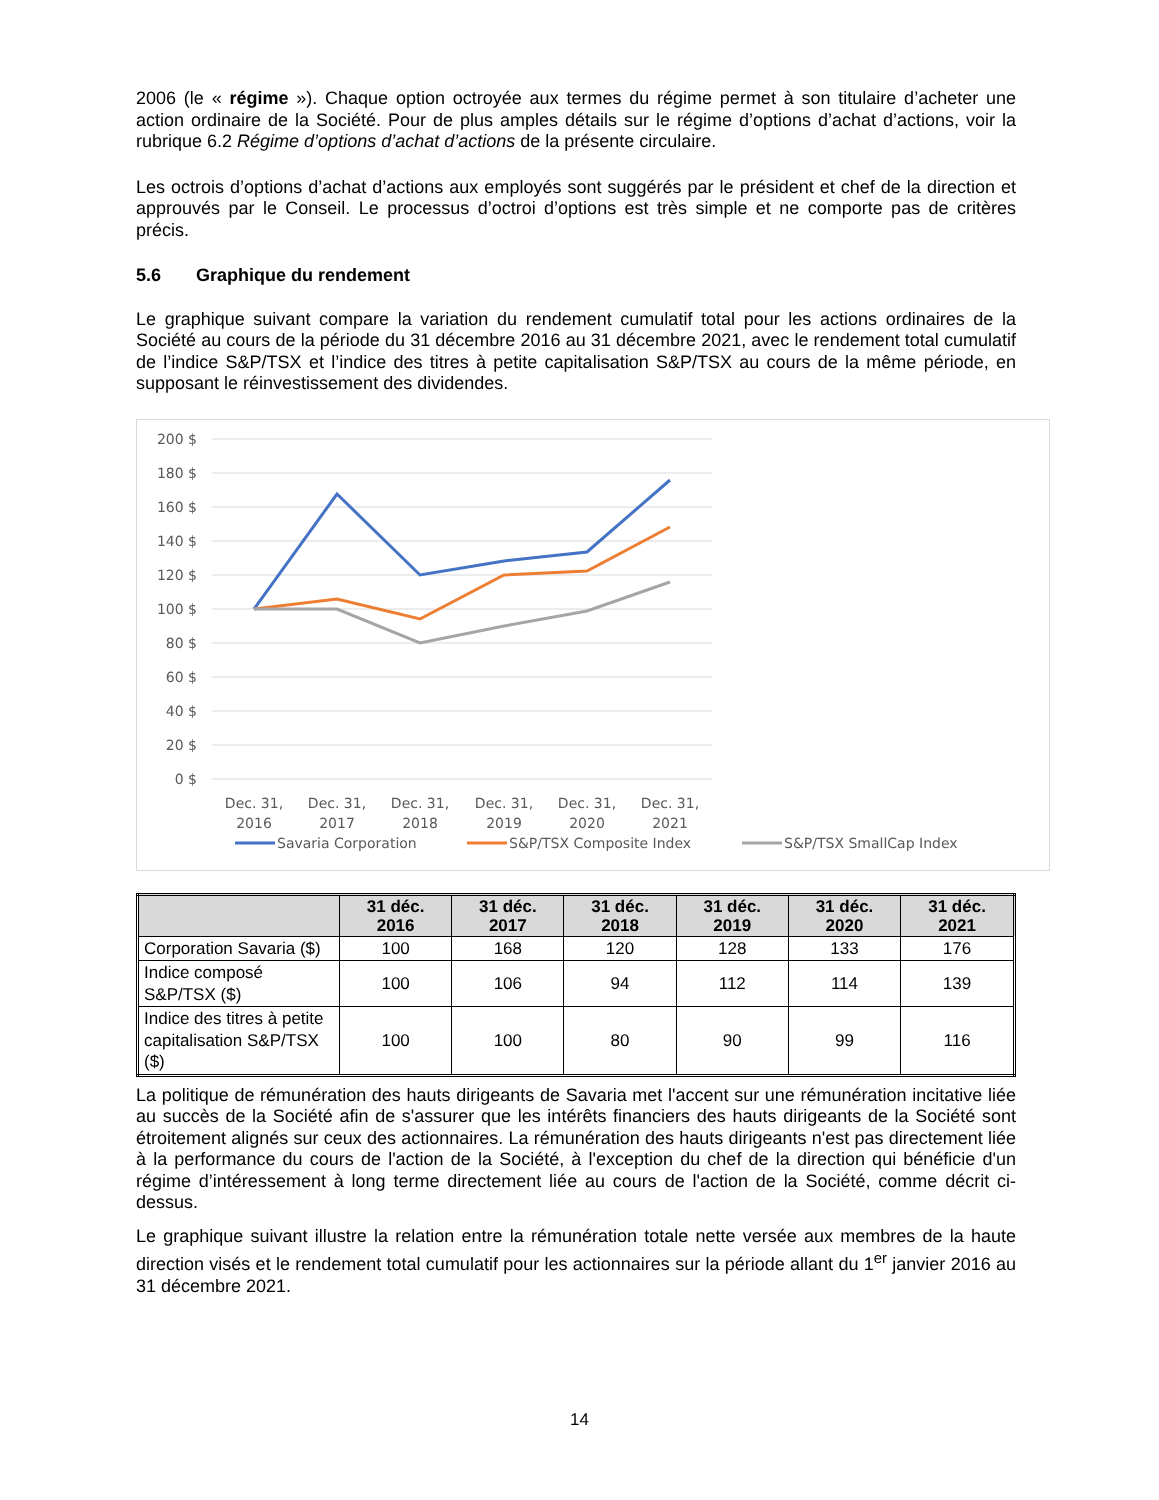2006 (le « régime »). Chaque option octroyée aux termes du régime permet à son titulaire d’acheter une action ordinaire de la Société. Pour de plus amples détails sur le régime d’options d’achat d’actions, voir la rubrique 6.2 Régime d’options d’achat d’actions de la présente circulaire.
Les octrois d’options d’achat d’actions aux employés sont suggérés par le président et chef de la direction et approuvés par le Conseil. Le processus d’octroi d’options est très simple et ne comporte pas de critères précis.
5.6 Graphique du rendement
Le graphique suivant compare la variation du rendement cumulatif total pour les actions ordinaires de la Société au cours de la période du 31 décembre 2016 au 31 décembre 2021, avec le rendement total cumulatif de l’indice S&P/TSX et l’indice des titres à petite capitalisation S&P/TSX au cours de la même période, en supposant le réinvestissement des dividendes.
200 $
180 $
160 $
140 $
120 $
100 $
80 $
60 $
40 $
20 $
0 $
Dec. 31,
2016
Dec. 31,
2017
Dec. 31,
2018
Dec. 31,
2019
Dec. 31,
2020
Dec. 31,
2021
Savaria Corporation
S&P/TSX Composite Index
S&P/TSX SmallCap Index
| | 31 déc. 2016 | 31 déc. 2017 | 31 déc. 2018 | 31 déc. 2019 | 31 déc. 2020 | 31 déc. 2021 |
| --- | --- | --- | --- | --- | --- | --- |
| Corporation Savaria ($) | 100 | 168 | 120 | 128 | 133 | 176 |
| Indice composé S&P/TSX ($) | 100 | 106 | 94 | 112 | 114 | 139 |
| Indice des titres à petite capitalisation S&P/TSX ($) | 100 | 100 | 80 | 90 | 99 | 116 |
La politique de rémunération des hauts dirigeants de Savaria met l'accent sur une rémunération incitative liée au succès de la Société afin de s'assurer que les intérêts financiers des hauts dirigeants de la Société sont étroitement alignés sur ceux des actionnaires. La rémunération des hauts dirigeants n'est pas directement liée à la performance du cours de l'action de la Société, à l'exception du chef de la direction qui bénéficie d'un régime d’intéressement à long terme directement liée au cours de l'action de la Société, comme décrit ci-dessus.
Le graphique suivant illustre la relation entre la rémunération totale nette versée aux membres de la haute direction visés et le rendement total cumulatif pour les actionnaires sur la période allant du 1<sup>er</sup> janvier 2016 au 31 décembre 2021.
14